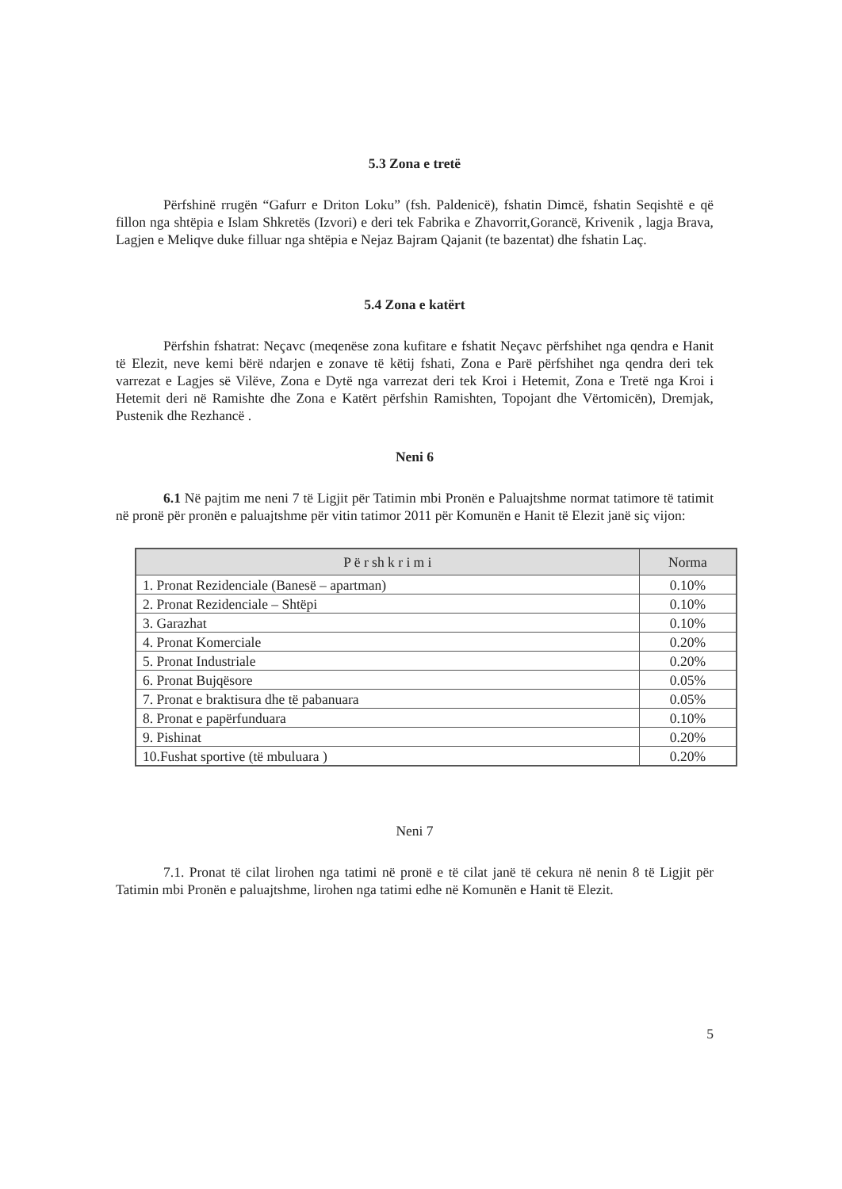5.3 Zona e tretë
Përfshinë rrugën “Gafurr e Driton Loku” (fsh. Paldenicë), fshatin Dimcë, fshatin Seqishtë e që fillon nga shtëpia e Islam Shkretës (Izvori) e deri tek Fabrika e Zhavorrit,Gorancë, Krivenik , lagja Brava, Lagjen e Meliqve duke filluar nga shtëpia e Nejaz Bajram Qajanit (te bazentat) dhe fshatin Laç.
5.4 Zona e katërt
Përfshin fshatrat: Neçavc (meqenëse zona kufitare e fshatit Neçavc përfshihet nga qendra e Hanit të Elezit, neve kemi bërë ndarjen e zonave të këtij fshati, Zona e Parë përfshihet nga qendra deri tek varrezat e Lagjes së Vilëve, Zona e Dytë nga varrezat deri tek Kroi i Hetemit, Zona e Tretë nga Kroi i Hetemit deri në Ramishte dhe Zona e Katërt përfshin Ramishten, Topojant dhe Vërtomicën), Dremjak, Pustenik dhe Rezhancë .
Neni 6
6.1 Në pajtim me neni 7 të Ligjit për Tatimin mbi Pronën e Paluajtshme normat tatimore të tatimit në pronë për pronën e paluajtshme për vitin tatimor 2011 për Komunën e Hanit të Elezit janë siç vijon:
| P ë r sh k r i m i | Norma |
| --- | --- |
| 1. Pronat Rezidenciale (Banesë – apartman) | 0.10% |
| 2. Pronat Rezidenciale – Shtëpi | 0.10% |
| 3. Garazhat | 0.10% |
| 4. Pronat Komerciale | 0.20% |
| 5. Pronat Industriale | 0.20% |
| 6. Pronat Bujqësore | 0.05% |
| 7. Pronat e braktisura dhe të pabanuara | 0.05% |
| 8. Pronat e papërfunduara | 0.10% |
| 9. Pishinat | 0.20% |
| 10.Fushat sportive (të mbuluara ) | 0.20% |
Neni 7
7.1. Pronat të cilat lirohen nga tatimi në pronë e të cilat janë të cekura në nenin 8 të Ligjit për Tatimin mbi Pronën e paluajtshme, lirohen nga tatimi edhe në Komunën e Hanit të Elezit.
5